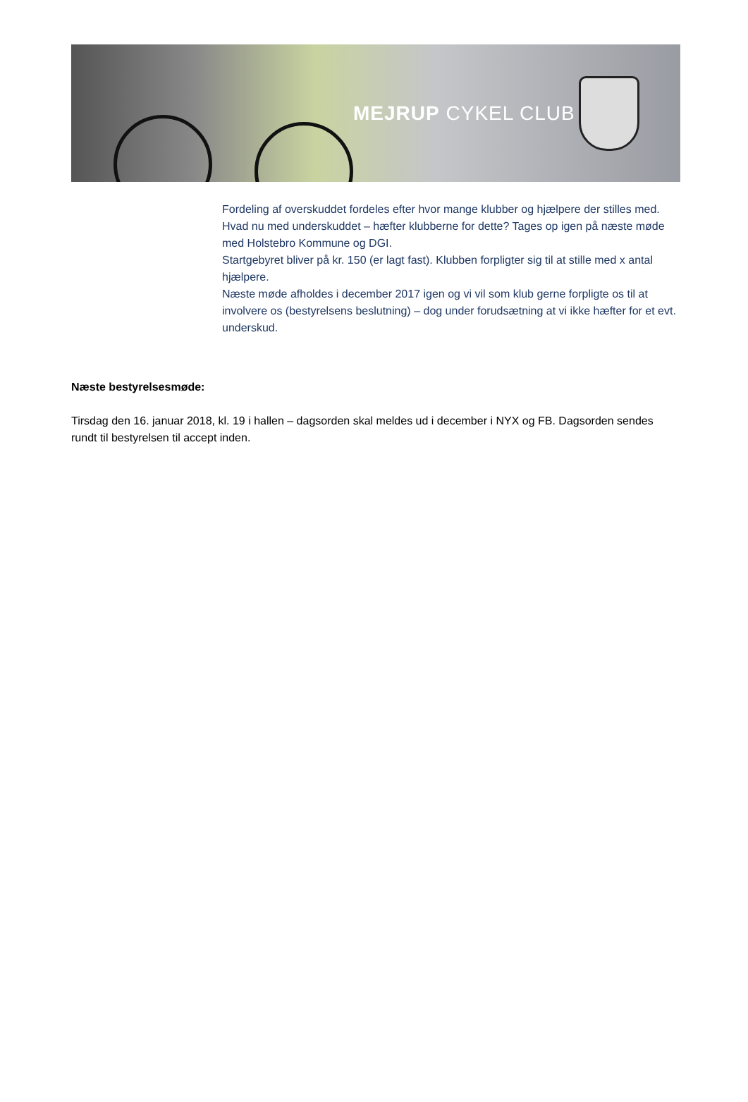MEJRUP CYKEL CLUB
Fordeling af overskuddet fordeles efter hvor mange klubber og hjælpere der stilles med. Hvad nu med underskuddet – hæfter klubberne for dette? Tages op igen på næste møde med Holstebro Kommune og DGI.
Startgebyret bliver på kr. 150 (er lagt fast). Klubben forpligter sig til at stille med x antal hjælpere.
Næste møde afholdes i december 2017 igen og vi vil som klub gerne forpligte os til at involvere os (bestyrelsens beslutning) – dog under forudsætning at vi ikke hæfter for et evt. underskud.
Næste bestyrelsesmøde:
Tirsdag den 16. januar 2018, kl. 19 i hallen – dagsorden skal meldes ud i december i NYX og FB. Dagsorden sendes rundt til bestyrelsen til accept inden.